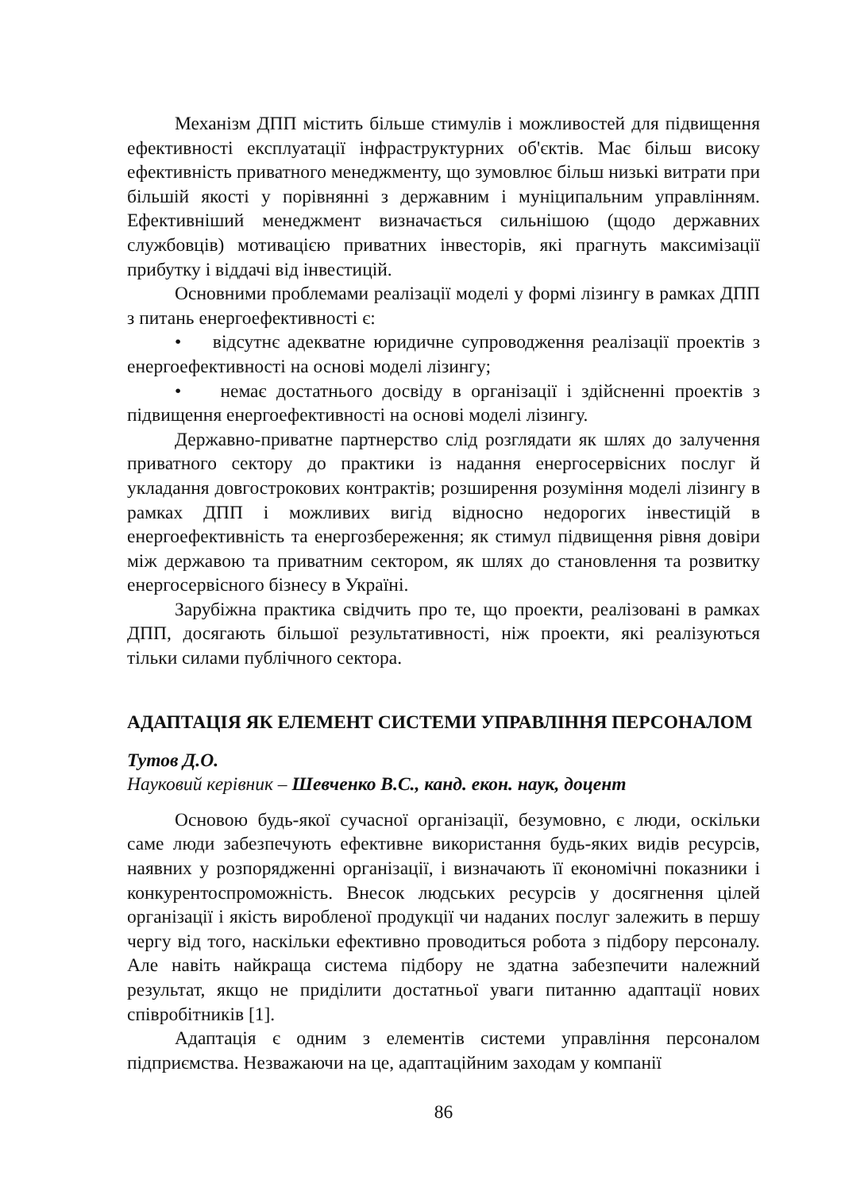Механізм ДПП містить більше стимулів і можливостей для під­вищення ефективності експлуатації інфраструктурних об'єктів. Має більш високу ефективність приватного менеджменту, що зумовлює більш низькі витрати при більшій якості у порівнянні з державним і муніципальним управлінням. Ефективніший менеджмент визначається сильнішою (щодо державних службовців) мотивацією приватних інве­сторів, які прагнуть максимізації прибутку і віддачі від інвестицій.
Основними проблемами реалізації моделі у формі лізингу в рам­ках ДПП з питань енергоефективності є:
• відсутнє адекватне юридичне супроводження реалізації про­ектів з енергоефективності на основі моделі лізингу;
• немає достатнього досвіду в організації і здійсненні проектів з підвищення енергоефективності на основі моделі лізингу.
Державно-приватне партнерство слід розглядати як шлях до за­лучення приватного сектору до практики із надання енергосервісних послуг й укладання довгострокових контрактів; розширення розуміння моделі лізингу в рамках ДПП і можливих вигід відносно недорогих інвестицій в енергоефективність та енергозбереження; як стимул під­вищення рівня довіри між державою та приватним сектором, як шлях до становлення та розвитку енергосервісного бізнесу в Україні.
Зарубіжна практика свідчить про те, що проекти, реалізовані в рамках ДПП, досягають більшої результативності, ніж проекти, які реалізуються тільки силами публічного сектора.
АДАПТАЦІЯ ЯК ЕЛЕМЕНТ СИСТЕМИ УПРАВЛІННЯ ПЕРСОНАЛОМ
Тутов Д.О.
Науковий керівник – Шевченко В.С., канд. екон. наук, доцент
Основою будь-якої сучасної організації, безумовно, є люди, оскільки саме люди забезпечують ефективне використання будь-яких видів ресурсів, наявних у розпорядженні організації, і визначають її економічні показники і конкурентоспроможність. Внесок людських ресурсів у досягнення цілей організації і якість виробленої продукції чи наданих послуг залежить в першу чергу від того, наскільки ефективно проводиться робота з підбору персоналу. Але навіть найкраща система підбору не здатна забезпечити належний результат, якщо не приділити достатньої уваги питанню адаптації нових співробітників [1].
Адаптація є одним з елементів системи управління персоналом підприємства. Незважаючи на це, адаптаційним заходам у компанії
86